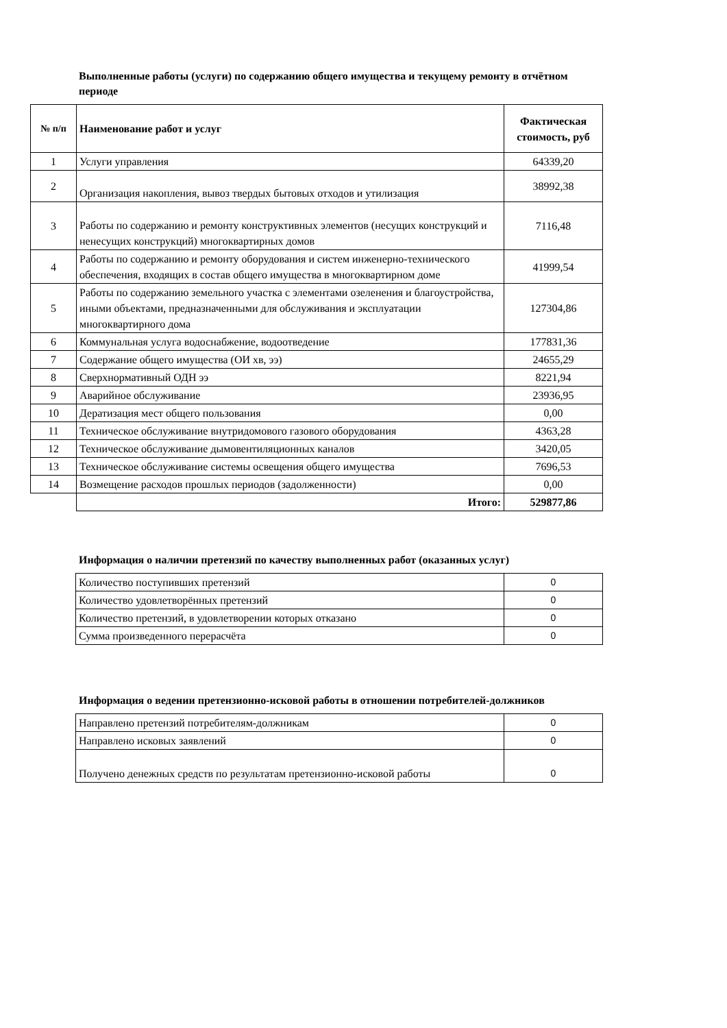Выполненные работы (услуги) по содержанию общего имущества и текущему ремонту в отчётном периоде
| № п/п | Наименование работ и услуг | Фактическая стоимость, руб |
| --- | --- | --- |
| 1 | Услуги управления | 64339,20 |
| 2 | Организация накопления, вывоз твердых бытовых отходов и утилизация | 38992,38 |
| 3 | Работы по содержанию и ремонту конструктивных элементов (несущих конструкций и ненесущих конструкций) многоквартирных домов | 7116,48 |
| 4 | Работы по содержанию и ремонту оборудования и систем инженерно-технического обеспечения, входящих в состав общего имущества в многоквартирном доме | 41999,54 |
| 5 | Работы по содержанию земельного участка с элементами озеленения и благоустройства, иными объектами, предназначенными для обслуживания и эксплуатации многоквартирного дома | 127304,86 |
| 6 | Коммунальная услуга водоснабжение, водоотведение | 177831,36 |
| 7 | Содержание общего имущества (ОИ хв, ээ) | 24655,29 |
| 8 | Сверхнормативный ОДН ээ | 8221,94 |
| 9 | Аварийное обслуживание | 23936,95 |
| 10 | Дератизация мест общего пользования | 0,00 |
| 11 | Техническое обслуживание внутридомового газового оборудования | 4363,28 |
| 12 | Техническое обслуживание дымовентиляционных каналов | 3420,05 |
| 13 | Техническое обслуживание системы освещения общего имущества | 7696,53 |
| 14 | Возмещение расходов прошлых периодов (задолженности) | 0,00 |
| | Итого: | 529877,86 |
Информация о наличии претензий по качеству выполненных работ (оказанных услуг)
| Количество поступивших претензий | 0 |
| Количество удовлетворённых претензий | 0 |
| Количество претензий, в удовлетворении которых отказано | 0 |
| Сумма произведенного перерасчёта | 0 |
Информация о ведении претензионно-исковой работы в отношении потребителей-должников
| Направлено претензий потребителям-должникам | 0 |
| Направлено исковых заявлений | 0 |
| Получено денежных средств по результатам претензионно-исковой работы | 0 |